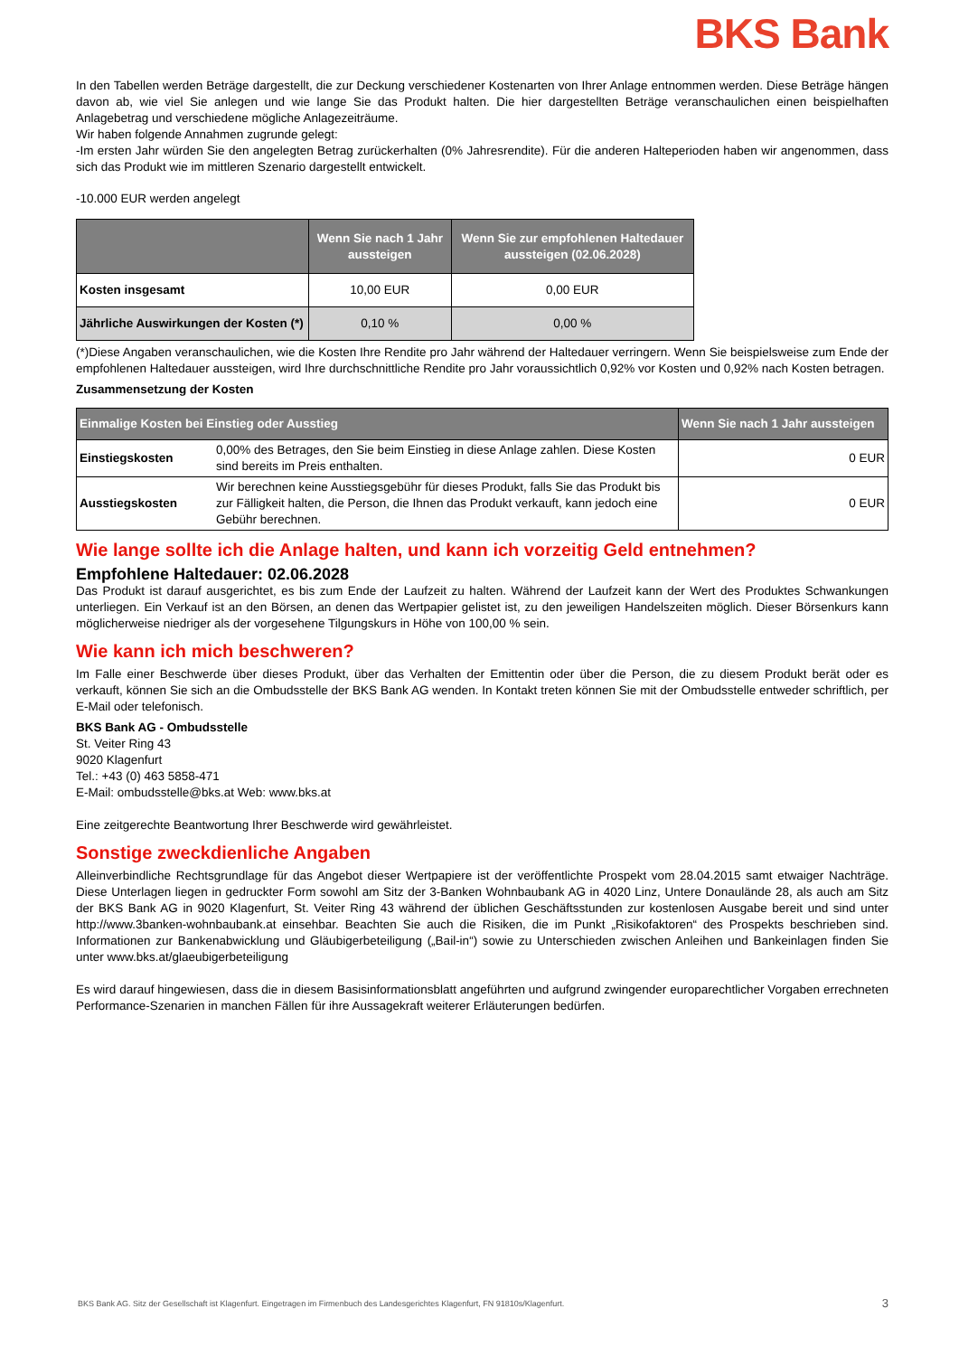BKS Bank
In den Tabellen werden Beträge dargestellt, die zur Deckung verschiedener Kostenarten von Ihrer Anlage entnommen werden. Diese Beträge hängen davon ab, wie viel Sie anlegen und wie lange Sie das Produkt halten. Die hier dargestellten Beträge veranschaulichen einen beispielhaften Anlagebetrag und verschiedene mögliche Anlagezeiträume.
Wir haben folgende Annahmen zugrunde gelegt:
-Im ersten Jahr würden Sie den angelegten Betrag zurückerhalten (0% Jahresrendite). Für die anderen Halteperioden haben wir angenommen, dass sich das Produkt wie im mittleren Szenario dargestellt entwickelt.
-10.000 EUR werden angelegt
| | Wenn Sie nach 1 Jahr aussteigen | Wenn Sie zur empfohlenen Haltedauer aussteigen (02.06.2028) |
| --- | --- | --- |
| Kosten insgesamt | 10,00 EUR | 0,00 EUR |
| Jährliche Auswirkungen der Kosten (*) | 0,10 % | 0,00 % |
(*)Diese Angaben veranschaulichen, wie die Kosten Ihre Rendite pro Jahr während der Haltedauer verringern. Wenn Sie beispielsweise zum Ende der empfohlenen Haltedauer aussteigen, wird Ihre durchschnittliche Rendite pro Jahr voraussichtlich 0,92% vor Kosten und 0,92% nach Kosten betragen.
Zusammensetzung der Kosten
| Einmalige Kosten bei Einstieg oder Ausstieg | | Wenn Sie nach 1 Jahr aussteigen |
| --- | --- | --- |
| Einstiegskosten | 0,00% des Betrages, den Sie beim Einstieg in diese Anlage zahlen. Diese Kosten sind bereits im Preis enthalten. | 0 EUR |
| Ausstiegskosten | Wir berechnen keine Ausstiegsgebühr für dieses Produkt, falls Sie das Produkt bis zur Fälligkeit halten, die Person, die Ihnen das Produkt verkauft, kann jedoch eine Gebühr berechnen. | 0 EUR |
Wie lange sollte ich die Anlage halten, und kann ich vorzeitig Geld entnehmen?
Empfohlene Haltedauer: 02.06.2028
Das Produkt ist darauf ausgerichtet, es bis zum Ende der Laufzeit zu halten. Während der Laufzeit kann der Wert des Produktes Schwankungen unterliegen. Ein Verkauf ist an den Börsen, an denen das Wertpapier gelistet ist, zu den jeweiligen Handelszeiten möglich. Dieser Börsenkurs kann möglicherweise niedriger als der vorgesehene Tilgungskurs in Höhe von 100,00 % sein.
Wie kann ich mich beschweren?
Im Falle einer Beschwerde über dieses Produkt, über das Verhalten der Emittentin oder über die Person, die zu diesem Produkt berät oder es verkauft, können Sie sich an die Ombudsstelle der BKS Bank AG wenden. In Kontakt treten können Sie mit der Ombudsstelle entweder schriftlich, per E-Mail oder telefonisch.
BKS Bank AG - Ombudsstelle
St. Veiter Ring 43
9020 Klagenfurt
Tel.: +43 (0) 463 5858-471
E-Mail: ombudsstelle@bks.at Web: www.bks.at
Eine zeitgerechte Beantwortung Ihrer Beschwerde wird gewährleistet.
Sonstige zweckdienliche Angaben
Alleinverbindliche Rechtsgrundlage für das Angebot dieser Wertpapiere ist der veröffentlichte Prospekt vom 28.04.2015 samt etwaiger Nachträge. Diese Unterlagen liegen in gedruckter Form sowohl am Sitz der 3-Banken Wohnbaubank AG in 4020 Linz, Untere Donaulände 28, als auch am Sitz der BKS Bank AG in 9020 Klagenfurt, St. Veiter Ring 43 während der üblichen Geschäftsstunden zur kostenlosen Ausgabe bereit und sind unter http://www.3banken-wohnbaubank.at einsehbar. Beachten Sie auch die Risiken, die im Punkt „Risikofaktoren“ des Prospekts beschrieben sind. Informationen zur Bankenabwicklung und Gläubigerbeteiligung („Bail-in“) sowie zu Unterschieden zwischen Anleihen und Bankeinlagen finden Sie unter www.bks.at/glaeubigerbeteiligung
Es wird darauf hingewiesen, dass die in diesem Basisinformationsblatt angeführten und aufgrund zwingender europarechtlicher Vorgaben errechneten Performance-Szenarien in manchen Fällen für ihre Aussagekraft weiterer Erläuterungen bedürfen.
BKS Bank AG. Sitz der Gesellschaft ist Klagenfurt. Eingetragen im Firmenbuch des Landesgerichtes Klagenfurt, FN 91810s/Klagenfurt. 3